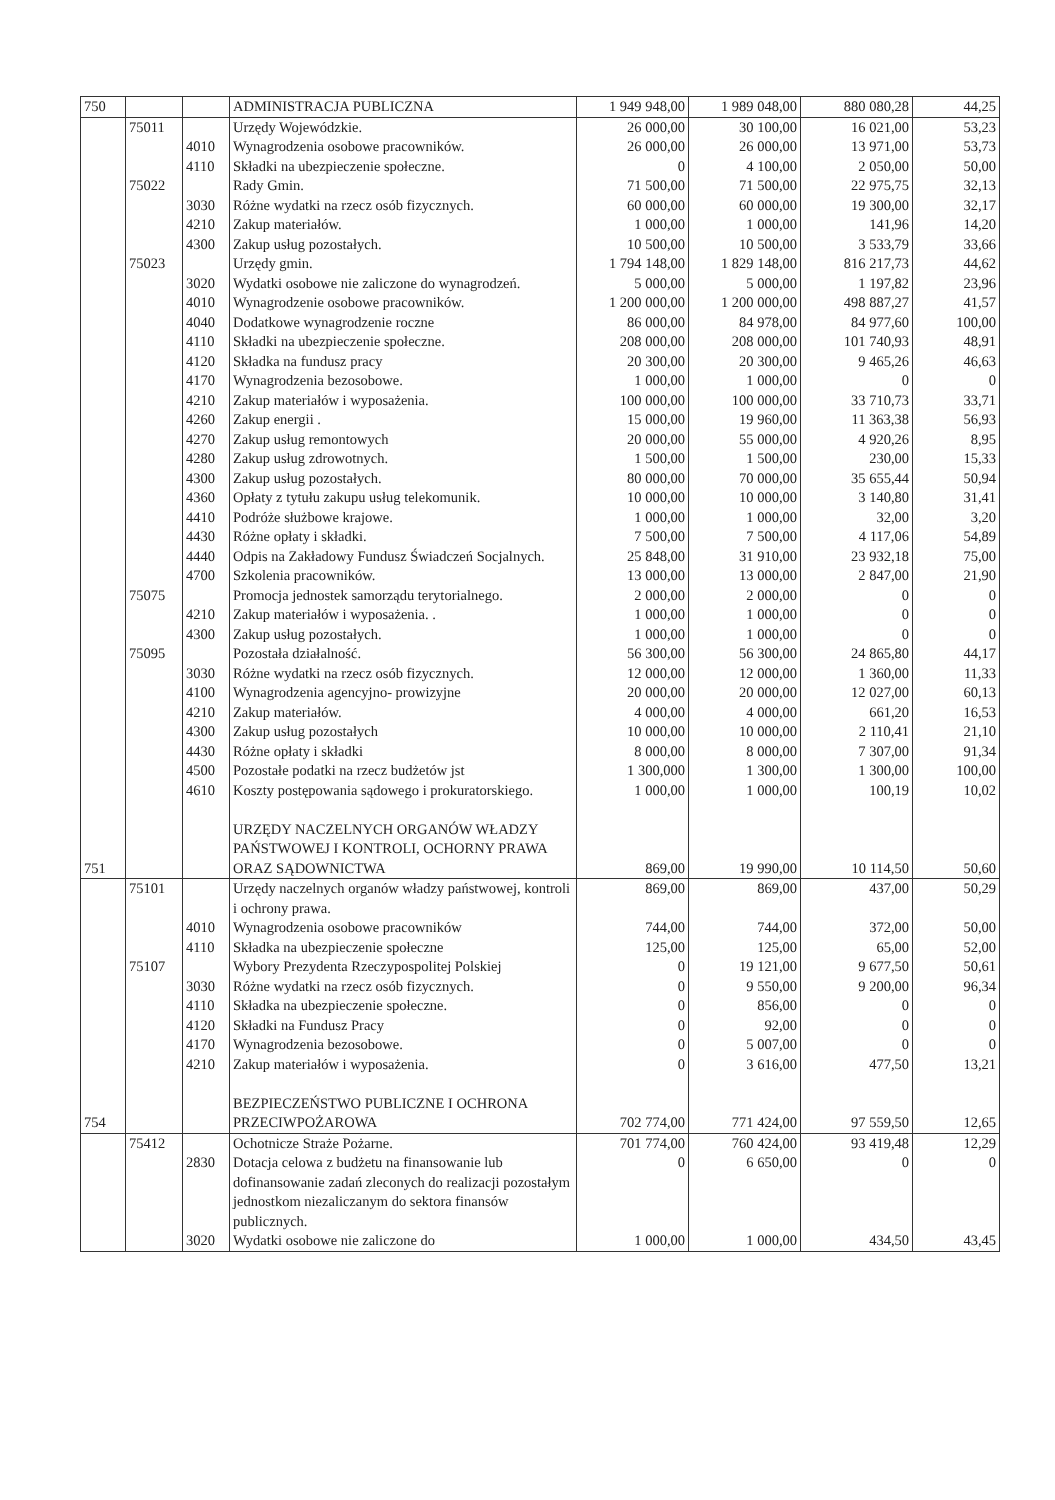| 750 | | | ADMINISTRACJA PUBLICZNA | 1 949 948,00 | 1 989 048,00 | 880 080,28 | 44,25 |
| | 75011 | | Urzędy Wojewódzkie. | 26 000,00 | 30 100,00 | 16 021,00 | 53,23 |
| | | 4010 | Wynagrodzenia osobowe pracowników. | 26 000,00 | 26 000,00 | 13 971,00 | 53,73 |
| | | 4110 | Składki na ubezpieczenie społeczne. | 0 | 4 100,00 | 2 050,00 | 50,00 |
| | 75022 | | Rady Gmin. | 71 500,00 | 71 500,00 | 22 975,75 | 32,13 |
| | | 3030 | Różne wydatki na rzecz osób fizycznych. | 60 000,00 | 60 000,00 | 19 300,00 | 32,17 |
| | | 4210 | Zakup materiałów. | 1 000,00 | 1 000,00 | 141,96 | 14,20 |
| | | 4300 | Zakup usług pozostałych. | 10 500,00 | 10 500,00 | 3 533,79 | 33,66 |
| | 75023 | | Urzędy gmin. | 1 794 148,00 | 1 829 148,00 | 816 217,73 | 44,62 |
| | | 3020 | Wydatki osobowe nie zaliczone do wynagrodzeń. | 5 000,00 | 5 000,00 | 1 197,82 | 23,96 |
| | | 4010 | Wynagrodzenie osobowe pracowników. | 1 200 000,00 | 1 200 000,00 | 498 887,27 | 41,57 |
| | | 4040 | Dodatkowe wynagrodzenie roczne | 86 000,00 | 84 978,00 | 84 977,60 | 100,00 |
| | | 4110 | Składki na ubezpieczenie społeczne. | 208 000,00 | 208 000,00 | 101 740,93 | 48,91 |
| | | 4120 | Składka na fundusz pracy | 20 300,00 | 20 300,00 | 9 465,26 | 46,63 |
| | | 4170 | Wynagrodzenia bezosobowe. | 1 000,00 | 1 000,00 | 0 | 0 |
| | | 4210 | Zakup materiałów i wyposażenia. | 100 000,00 | 100 000,00 | 33 710,73 | 33,71 |
| | | 4260 | Zakup energii . | 15 000,00 | 19 960,00 | 11 363,38 | 56,93 |
| | | 4270 | Zakup usług remontowych | 20 000,00 | 55 000,00 | 4 920,26 | 8,95 |
| | | 4280 | Zakup usług zdrowotnych. | 1 500,00 | 1 500,00 | 230,00 | 15,33 |
| | | 4300 | Zakup usług pozostałych. | 80 000,00 | 70 000,00 | 35 655,44 | 50,94 |
| | | 4360 | Opłaty z tytułu zakupu usług telekomunik. | 10 000,00 | 10 000,00 | 3 140,80 | 31,41 |
| | | 4410 | Podróże służbowe krajowe. | 1 000,00 | 1 000,00 | 32,00 | 3,20 |
| | | 4430 | Różne opłaty i składki. | 7 500,00 | 7 500,00 | 4 117,06 | 54,89 |
| | | 4440 | Odpis na Zakładowy Fundusz Świadczeń Socjalnych. | 25 848,00 | 31 910,00 | 23 932,18 | 75,00 |
| | | 4700 | Szkolenia pracowników. | 13 000,00 | 13 000,00 | 2 847,00 | 21,90 |
| | 75075 | | Promocja jednostek samorządu terytorialnego. | 2 000,00 | 2 000,00 | 0 | 0 |
| | | 4210 | Zakup materiałów i wyposażenia. . | 1 000,00 | 1 000,00 | 0 | 0 |
| | | 4300 | Zakup usług pozostałych. | 1 000,00 | 1 000,00 | 0 | 0 |
| | 75095 | | Pozostała działalność. | 56 300,00 | 56 300,00 | 24 865,80 | 44,17 |
| | | 3030 | Różne wydatki na rzecz osób fizycznych. | 12 000,00 | 12 000,00 | 1 360,00 | 11,33 |
| | | 4100 | Wynagrodzenia agencyjno- prowizyjne | 20 000,00 | 20 000,00 | 12 027,00 | 60,13 |
| | | 4210 | Zakup materiałów. | 4 000,00 | 4 000,00 | 661,20 | 16,53 |
| | | 4300 | Zakup usług pozostałych | 10 000,00 | 10 000,00 | 2 110,41 | 21,10 |
| | | 4430 | Różne opłaty i składki | 8 000,00 | 8 000,00 | 7 307,00 | 91,34 |
| | | 4500 | Pozostałe podatki na rzecz budżetów jst | 1 300,000 | 1 300,00 | 1 300,00 | 100,00 |
| | | 4610 | Koszty postępowania sądowego i prokuratorskiego. | 1 000,00 | 1 000,00 | 100,19 | 10,02 |
| 751 | | | URZĘDY NACZELNYCH ORGANÓW WŁADZY PAŃSTWOWEJ I KONTROLI, OCHORNY PRAWA ORAZ SĄDOWNICTWA | 869,00 | 19 990,00 | 10 114,50 | 50,60 |
| | 75101 | | Urzędy naczelnych organów władzy państwowej, kontroli i ochrony prawa. | 869,00 | 869,00 | 437,00 | 50,29 |
| | | 4010 | Wynagrodzenia osobowe pracowników | 744,00 | 744,00 | 372,00 | 50,00 |
| | | 4110 | Składka na ubezpieczenie społeczne | 125,00 | 125,00 | 65,00 | 52,00 |
| | 75107 | | Wybory Prezydenta Rzeczypospolitej Polskiej | 0 | 19 121,00 | 9 677,50 | 50,61 |
| | | 3030 | Różne wydatki na rzecz osób fizycznych. | 0 | 9 550,00 | 9 200,00 | 96,34 |
| | | 4110 | Składka na ubezpieczenie społeczne. | 0 | 856,00 | 0 | 0 |
| | | 4120 | Składki na Fundusz Pracy | 0 | 92,00 | 0 | 0 |
| | | 4170 | Wynagrodzenia bezosobowe. | 0 | 5 007,00 | 0 | 0 |
| | | 4210 | Zakup materiałów i wyposażenia. | 0 | 3 616,00 | 477,50 | 13,21 |
| 754 | | | BEZPIECZEŃSTWO PUBLICZNE I OCHRONA PRZECIWPOŻAROWA | 702 774,00 | 771 424,00 | 97 559,50 | 12,65 |
| | 75412 | | Ochotnicze Straże Pożarne. | 701 774,00 | 760 424,00 | 93 419,48 | 12,29 |
| | | 2830 | Dotacja celowa z budżetu na finansowanie lub dofinansowanie zadań zleconych do realizacji pozostałym jednostkom niezaliczanym do sektora finansów publicznych. | 0 | 6 650,00 | 0 | 0 |
| | | 3020 | Wydatki osobowe nie zaliczone do | 1 000,00 | 1 000,00 | 434,50 | 43,45 |